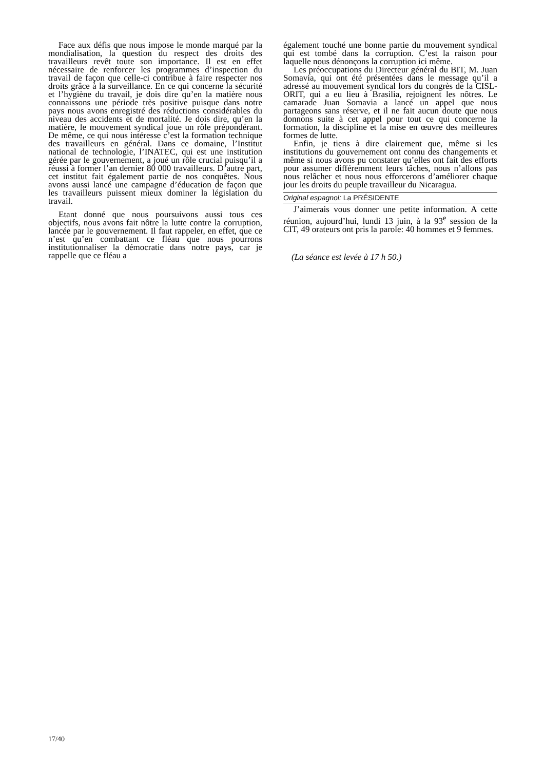Face aux défis que nous impose le monde marqué par la mondialisation, la question du respect des droits des travailleurs revêt toute son importance. Il est en effet nécessaire de renforcer les programmes d’inspection du travail de façon que celle-ci contribue à faire respecter nos droits grâce à la surveillance. En ce qui concerne la sécurité et l’hygiène du travail, je dois dire qu’en la matière nous connaissons une période très positive puisque dans notre pays nous avons enregistré des réductions considérables du niveau des accidents et de mortalité. Je dois dire, qu’en la matière, le mouvement syndical joue un rôle prépondérant. De même, ce qui nous intéresse c’est la formation technique des travailleurs en général. Dans ce domaine, l’Institut national de technologie, l’INATEC, qui est une institution gérée par le gouvernement, a joué un rôle crucial puisqu’il a réussi à former l’an dernier 80 000 travailleurs. D’autre part, cet institut fait également partie de nos conquêtes. Nous avons aussi lancé une campagne d’éducation de façon que les travailleurs puissent mieux dominer la législation du travail.
Etant donné que nous poursuivons aussi tous ces objectifs, nous avons fait nôtre la lutte contre la corruption, lancée par le gouvernement. Il faut rappeler, en effet, que ce n’est qu’en combattant ce fléau que nous pourrons institutionnaliser la démocratie dans notre pays, car je rappelle que ce fléau a
également touché une bonne partie du mouvement syndical qui est tombé dans la corruption. C’est la raison pour laquelle nous dénonçons la corruption ici même.
Les préoccupations du Directeur général du BIT, M. Juan Somavia, qui ont été présentées dans le message qu’il a adressé au mouvement syndical lors du congrès de la CISL-ORIT, qui a eu lieu à Brasilia, rejoignent les nôtres. Le camarade Juan Somavia a lancé un appel que nous partageons sans réserve, et il ne fait aucun doute que nous donnons suite à cet appel pour tout ce qui concerne la formation, la discipline et la mise en œuvre des meilleures formes de lutte.
Enfin, je tiens à dire clairement que, même si les institutions du gouvernement ont connu des changements et même si nous avons pu constater qu’elles ont fait des efforts pour assumer différemment leurs tâches, nous n’allons pas nous relâcher et nous nous efforcerons d’améliorer chaque jour les droits du peuple travailleur du Nicaragua.
Original espagnol: La PRÉSIDENTE
J’aimerais vous donner une petite information. A cette réunion, aujourd’hui, lundi 13 juin, à la 93<sup>e</sup> session de la CIT, 49 orateurs ont pris la parole: 40 hommes et 9 femmes.
(La séance est levée à 17 h 50.)
17/40